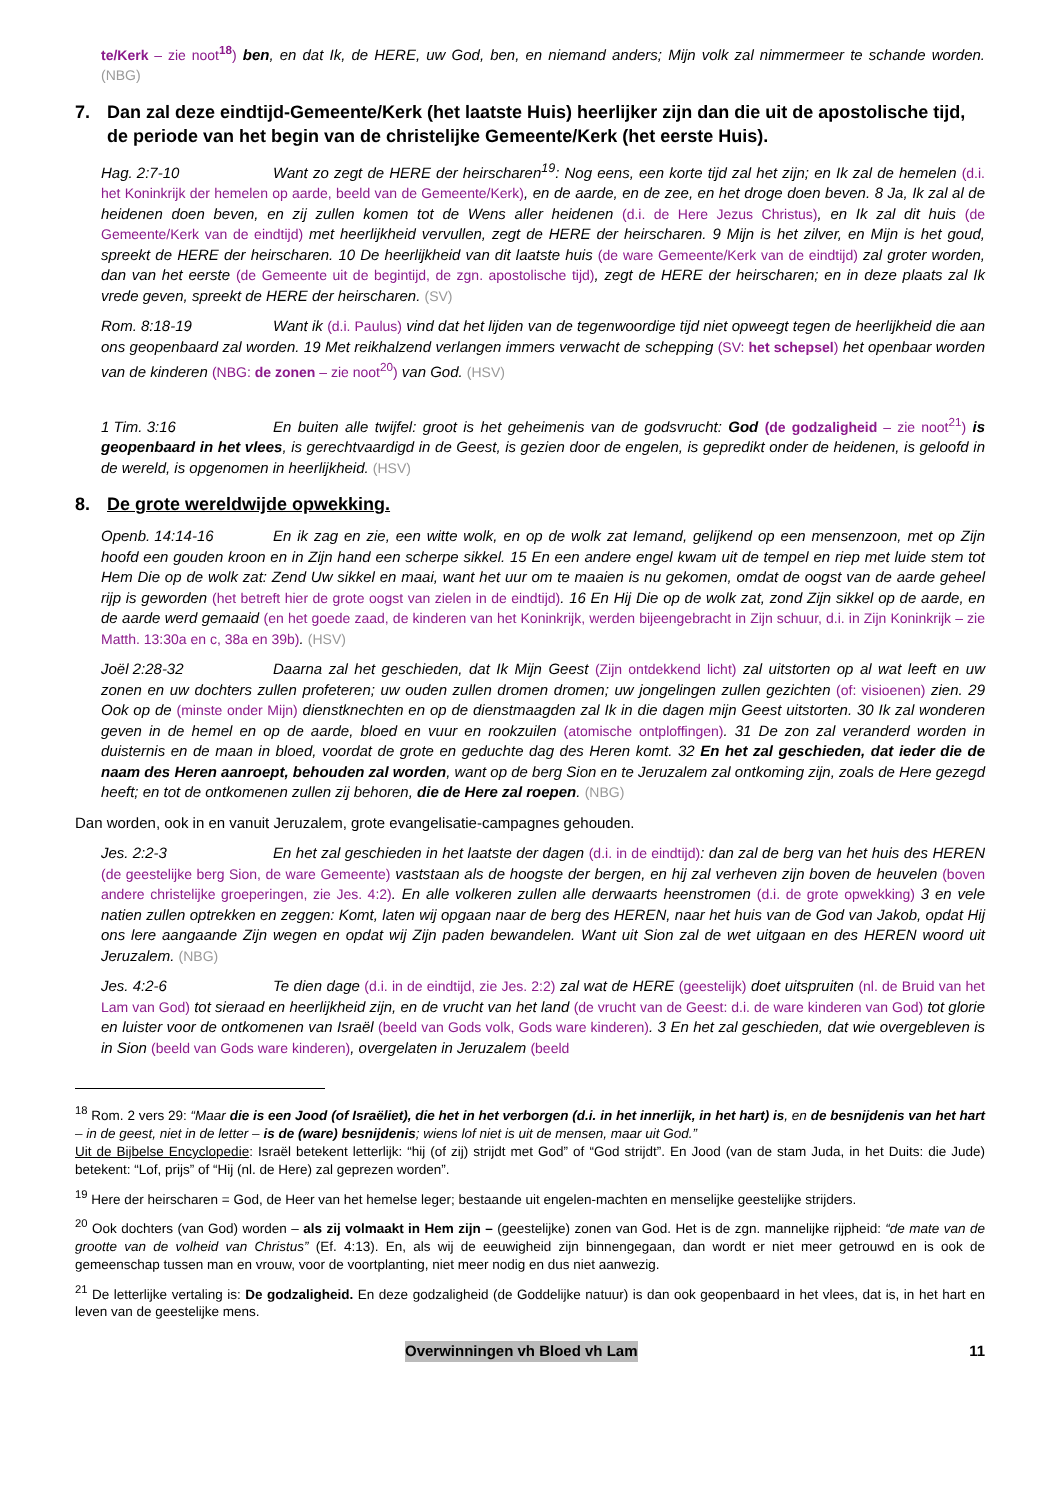te/Kerk – zie noot<sup>18</sup>) ben, en dat Ik, de HERE, uw God, ben, en niemand anders; Mijn volk zal nimmermeer te schande worden. (NBG)
7. Dan zal deze eindtijd-Gemeente/Kerk (het laatste Huis) heerlijker zijn dan die uit de apostolische tijd, de periode van het begin van de christelijke Gemeente/Kerk (het eerste Huis).
Hag. 2:7-10 Want zo zegt de HERE der heirscharen<sup>19</sup>: Nog eens, een korte tijd zal het zijn; en Ik zal de hemelen (d.i. het Koninkrijk der hemelen op aarde, beeld van de Gemeente/Kerk), en de aarde, en de zee, en het droge doen beven. 8 Ja, Ik zal al de heidenen doen beven, en zij zullen komen tot de Wens aller heidenen (d.i. de Here Jezus Christus), en Ik zal dit huis (de Gemeente/Kerk van de eindtijd) met heerlijkheid vervullen, zegt de HERE der heirscharen. 9 Mijn is het zilver, en Mijn is het goud, spreekt de HERE der heirscharen. 10 De heerlijkheid van dit laatste huis (de ware Gemeente/Kerk van de eindtijd) zal groter worden, dan van het eerste (de Gemeente uit de begintijd, de zgn. apostolische tijd), zegt de HERE der heirscharen; en in deze plaats zal Ik vrede geven, spreekt de HERE der heirscharen. (SV)
Rom. 8:18-19 Want ik (d.i. Paulus) vind dat het lijden van de tegenwoordige tijd niet opweegt tegen de heerlijkheid die aan ons geopenbaard zal worden. 19 Met reikhalzend verlangen immers verwacht de schepping (SV: het schepsel) het openbaar worden van de kinderen (NBG: de zonen – zie noot<sup>20</sup>) van God. (HSV)
1 Tim. 3:16 En buiten alle twijfel: groot is het geheimenis van de godsvrucht: God (de godzaligheid – zie noot<sup>21</sup>) is geopenbaard in het vlees, is gerechtvaardigd in de Geest, is gezien door de engelen, is gepredikt onder de heidenen, is geloofd in de wereld, is opgenomen in heerlijkheid. (HSV)
8. De grote wereldwijde opwekking.
Openb. 14:14-16 En ik zag en zie, een witte wolk, en op de wolk zat Iemand, gelijkend op een mensenzoon, met op Zijn hoofd een gouden kroon en in Zijn hand een scherpe sikkel. 15 En een andere engel kwam uit de tempel en riep met luide stem tot Hem Die op de wolk zat: Zend Uw sikkel en maai, want het uur om te maaien is nu gekomen, omdat de oogst van de aarde geheel rijp is geworden (het betreft hier de grote oogst van zielen in de eindtijd). 16 En Hij Die op de wolk zat, zond Zijn sikkel op de aarde, en de aarde werd gemaaid (en het goede zaad, de kinderen van het Koninkrijk, werden bijeengebracht in Zijn schuur, d.i. in Zijn Koninkrijk – zie Matth. 13:30a en c, 38a en 39b). (HSV)
Joël 2:28-32 Daarna zal het geschieden, dat Ik Mijn Geest (Zijn ontdekkend licht) zal uitstorten op al wat leeft en uw zonen en uw dochters zullen profeteren; uw ouden zullen dromen dromen; uw jongelingen zullen gezichten (of: visioenen) zien. 29 Ook op de (minste onder Mijn) dienstknechten en op de dienstmaagden zal Ik in die dagen mijn Geest uitstorten. 30 Ik zal wonderen geven in de hemel en op de aarde, bloed en vuur en rookzuilen (atomische ontploffingen). 31 De zon zal veranderd worden in duisternis en de maan in bloed, voordat de grote en geduchte dag des Heren komt. 32 En het zal geschieden, dat ieder die de naam des Heren aanroept, behouden zal worden, want op de berg Sion en te Jeruzalem zal ontkoming zijn, zoals de Here gezegd heeft; en tot de ontkomenen zullen zij behoren, die de Here zal roepen. (NBG)
Dan worden, ook in en vanuit Jeruzalem, grote evangelisatie-campagnes gehouden.
Jes. 2:2-3 En het zal geschieden in het laatste der dagen (d.i. in de eindtijd): dan zal de berg van het huis des HEREN (de geestelijke berg Sion, de ware Gemeente) vaststaan als de hoogste der bergen, en hij zal verheven zijn boven de heuvelen (boven andere christelijke groeperingen, zie Jes. 4:2). En alle volkeren zullen alle derwaarts heenstromen (d.i. de grote opwekking) 3 en vele natien zullen optrekken en zeggen: Komt, laten wij opgaan naar de berg des HEREN, naar het huis van de God van Jakob, opdat Hij ons lere aangaande Zijn wegen en opdat wij Zijn paden bewandelen. Want uit Sion zal de wet uitgaan en des HEREN woord uit Jeruzalem. (NBG)
Jes. 4:2-6 Te dien dage (d.i. in de eindtijd, zie Jes. 2:2) zal wat de HERE (geestelijk) doet uitspruiten (nl. de Bruid van het Lam van God) tot sieraad en heerlijkheid zijn, en de vrucht van het land (de vrucht van de Geest: d.i. de ware kinderen van God) tot glorie en luister voor de ontkomenen van Israël (beeld van Gods volk, Gods ware kinderen). 3 En het zal geschieden, dat wie overgebleven is in Sion (beeld van Gods ware kinderen), overgelaten in Jeruzalem (beeld
<sup>18</sup> Rom. 2 vers 29: “Maar die is een Jood (of Israëliet), die het in het verborgen (d.i. in het innerlijk, in het hart) is, en de besnijdenis van het hart – in de geest, niet in de letter – is de (ware) besnijdenis; wiens lof niet is uit de mensen, maar uit God.”
Uit de Bijbelse Encyclopedie: Israël betekent letterlijk: “hij (of zij) strijdt met God” of “God strijdt”. En Jood (van de stam Juda, in het Duits: die Jude) betekent: “Lof, prijs” of “Hij (nl. de Here) zal geprezen worden”.
<sup>19</sup> Here der heirscharen = God, de Heer van het hemelse leger; bestaande uit engelen-machten en menselijke geestelijke strijders.
<sup>20</sup> Ook dochters (van God) worden – als zij volmaakt in Hem zijn – (geestelijke) zonen van God. Het is de zgn. mannelijke rijpheid: “de mate van de grootte van de volheid van Christus” (Ef. 4:13). En, als wij de eeuwigheid zijn binnengegaan, dan wordt er niet meer getrouwd en is ook de gemeenschap tussen man en vrouw, voor de voortplanting, niet meer nodig en dus niet aanwezig.
<sup>21</sup> De letterlijke vertaling is: De godzaligheid. En deze godzaligheid (de Goddelijke natuur) is dan ook geopenbaard in het vlees, dat is, in het hart en leven van de geestelijke mens.
Overwinningen vh Bloed vh Lam 11